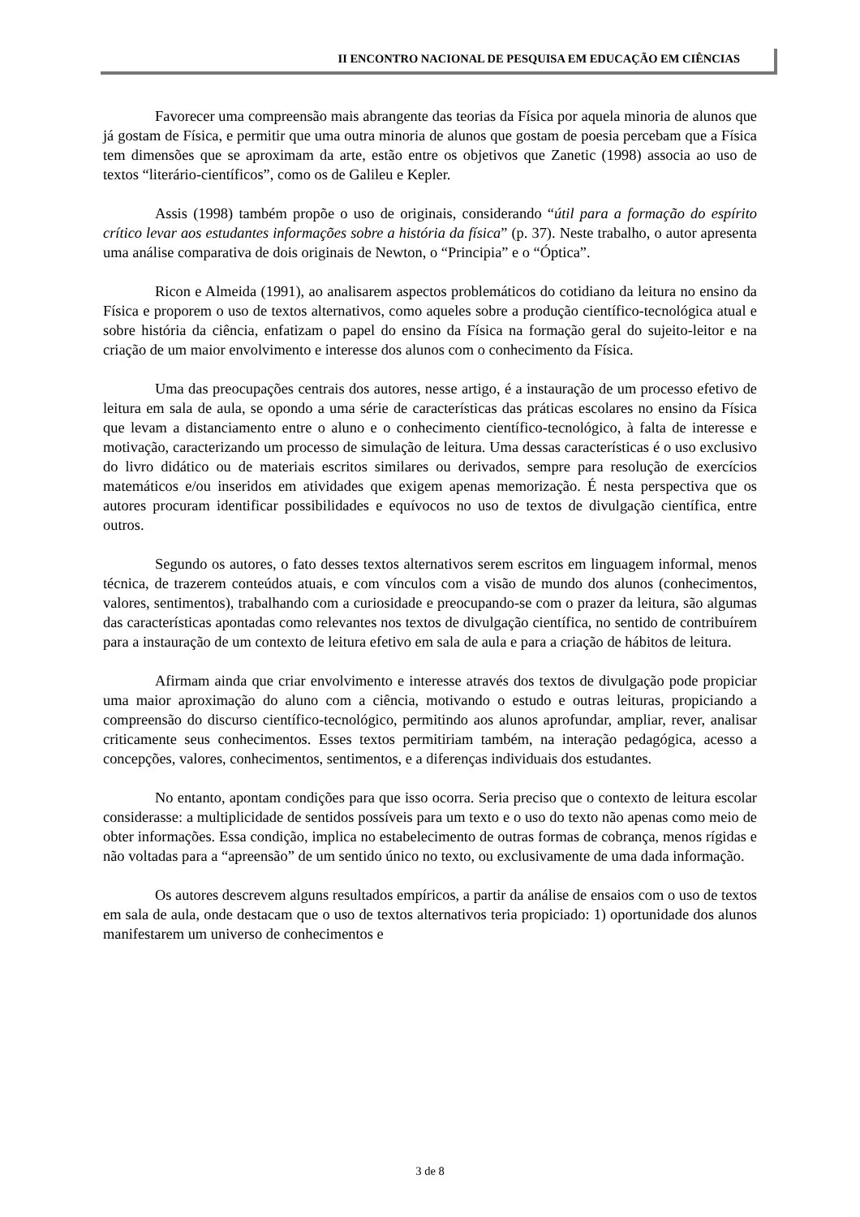II ENCONTRO NACIONAL DE PESQUISA EM EDUCAÇÃO EM CIÊNCIAS
Favorecer uma compreensão mais abrangente das teorias da Física por aquela minoria de alunos que já gostam de Física, e permitir que uma outra minoria de alunos que gostam de poesia percebam que a Física tem dimensões que se aproximam da arte, estão entre os objetivos que Zanetic (1998) associa ao uso de textos “literário-científicos”, como os de Galileu e Kepler.
Assis (1998) também propõe o uso de originais, considerando “útil para a formação do espírito crítico levar aos estudantes informações sobre a história da física” (p. 37). Neste trabalho, o autor apresenta uma análise comparativa de dois originais de Newton, o “Principia” e o “Óptica”.
Ricon e Almeida (1991), ao analisarem aspectos problemáticos do cotidiano da leitura no ensino da Física e proporem o uso de textos alternativos, como aqueles sobre a produção científico-tecnológica atual e sobre história da ciência, enfatizam o papel do ensino da Física na formação geral do sujeito-leitor e na criação de um maior envolvimento e interesse dos alunos com o conhecimento da Física.
Uma das preocupações centrais dos autores, nesse artigo, é a instauração de um processo efetivo de leitura em sala de aula, se opondo a uma série de características das práticas escolares no ensino da Física que levam a distanciamento entre o aluno e o conhecimento científico-tecnológico, à falta de interesse e motivação, caracterizando um processo de simulação de leitura. Uma dessas características é o uso exclusivo do livro didático ou de materiais escritos similares ou derivados, sempre para resolução de exercícios matemáticos e/ou inseridos em atividades que exigem apenas memorização. É nesta perspectiva que os autores procuram identificar possibilidades e equívocos no uso de textos de divulgação científica, entre outros.
Segundo os autores, o fato desses textos alternativos serem escritos em linguagem informal, menos técnica, de trazerem conteúdos atuais, e com vínculos com a visão de mundo dos alunos (conhecimentos, valores, sentimentos), trabalhando com a curiosidade e preocupando-se com o prazer da leitura, são algumas das características apontadas como relevantes nos textos de divulgação científica, no sentido de contribuírem para a instauração de um contexto de leitura efetivo em sala de aula e para a criação de hábitos de leitura.
Afirmam ainda que criar envolvimento e interesse através dos textos de divulgação pode propiciar uma maior aproximação do aluno com a ciência, motivando o estudo e outras leituras, propiciando a compreensão do discurso científico-tecnológico, permitindo aos alunos aprofundar, ampliar, rever, analisar criticamente seus conhecimentos. Esses textos permitiriam também, na interação pedagógica, acesso a concepções, valores, conhecimentos, sentimentos, e a diferenças individuais dos estudantes.
No entanto, apontam condições para que isso ocorra. Seria preciso que o contexto de leitura escolar considerasse: a multiplicidade de sentidos possíveis para um texto e o uso do texto não apenas como meio de obter informações. Essa condição, implica no estabelecimento de outras formas de cobrança, menos rígidas e não voltadas para a “apreensão” de um sentido único no texto, ou exclusivamente de uma dada informação.
Os autores descrevem alguns resultados empíricos, a partir da análise de ensaios com o uso de textos em sala de aula, onde destacam que o uso de textos alternativos teria propiciado: 1) oportunidade dos alunos manifestarem um universo de conhecimentos e
3 de 8